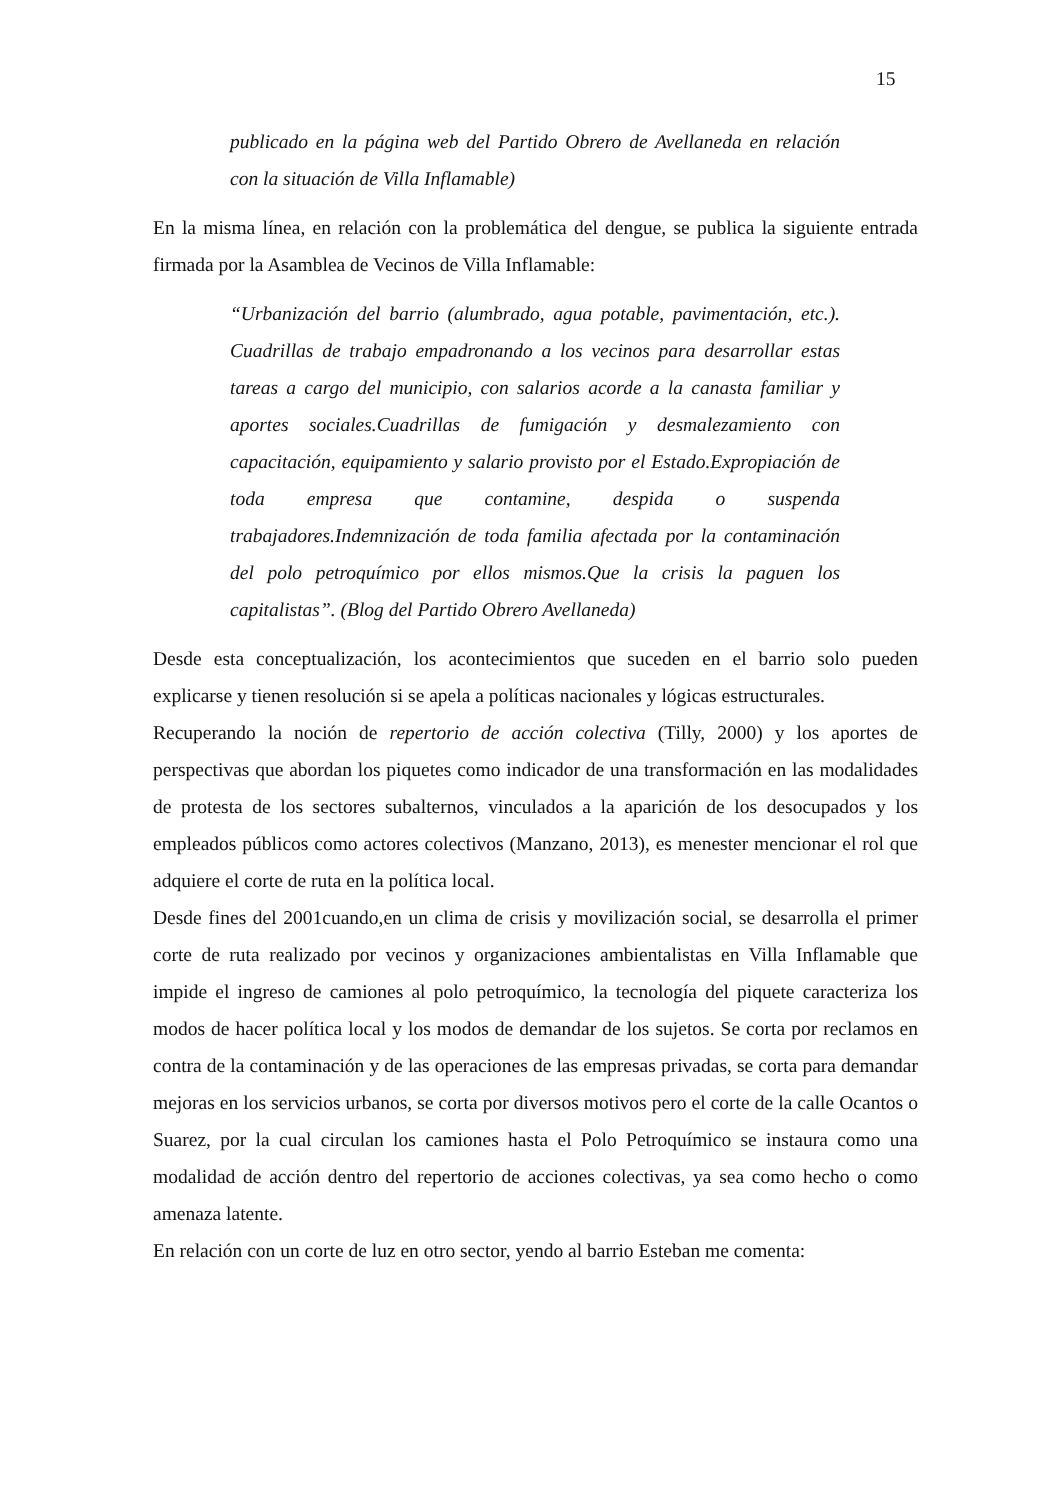15
publicado en la página web del Partido Obrero de Avellaneda en relación con la situación de Villa Inflamable)
En la misma línea, en relación con la problemática del dengue, se publica la siguiente entrada firmada por la Asamblea de Vecinos de Villa Inflamable:
“Urbanización del barrio (alumbrado, agua potable, pavimentación, etc.). Cuadrillas de trabajo empadronando a los vecinos para desarrollar estas tareas a cargo del municipio, con salarios acorde a la canasta familiar y aportes sociales.Cuadrillas de fumigación y desmalezamiento con capacitación, equipamiento y salario provisto por el Estado.Expropiación de toda empresa que contamine, despida o suspenda trabajadores.Indemnización de toda familia afectada por la contaminación del polo petroquímico por ellos mismos.Que la crisis la paguen los capitalistas”. (Blog del Partido Obrero Avellaneda)
Desde esta conceptualización, los acontecimientos que suceden en el barrio solo pueden explicarse y tienen resolución si se apela a políticas nacionales y lógicas estructurales.
Recuperando la noción de repertorio de acción colectiva (Tilly, 2000) y los aportes de perspectivas que abordan los piquetes como indicador de una transformación en las modalidades de protesta de los sectores subalternos, vinculados a la aparición de los desocupados y los empleados públicos como actores colectivos (Manzano, 2013), es menester mencionar el rol que adquiere el corte de ruta en la política local.
Desde fines del 2001cuando,en un clima de crisis y movilización social, se desarrolla el primer corte de ruta realizado por vecinos y organizaciones ambientalistas en Villa Inflamable que impide el ingreso de camiones al polo petroquímico, la tecnología del piquete caracteriza los modos de hacer política local y los modos de demandar de los sujetos. Se corta por reclamos en contra de la contaminación y de las operaciones de las empresas privadas, se corta para demandar mejoras en los servicios urbanos, se corta por diversos motivos pero el corte de la calle Ocantos o Suarez, por la cual circulan los camiones hasta el Polo Petroquímico se instaura como una modalidad de acción dentro del repertorio de acciones colectivas, ya sea como hecho o como amenaza latente.
En relación con un corte de luz en otro sector, yendo al barrio Esteban me comenta: